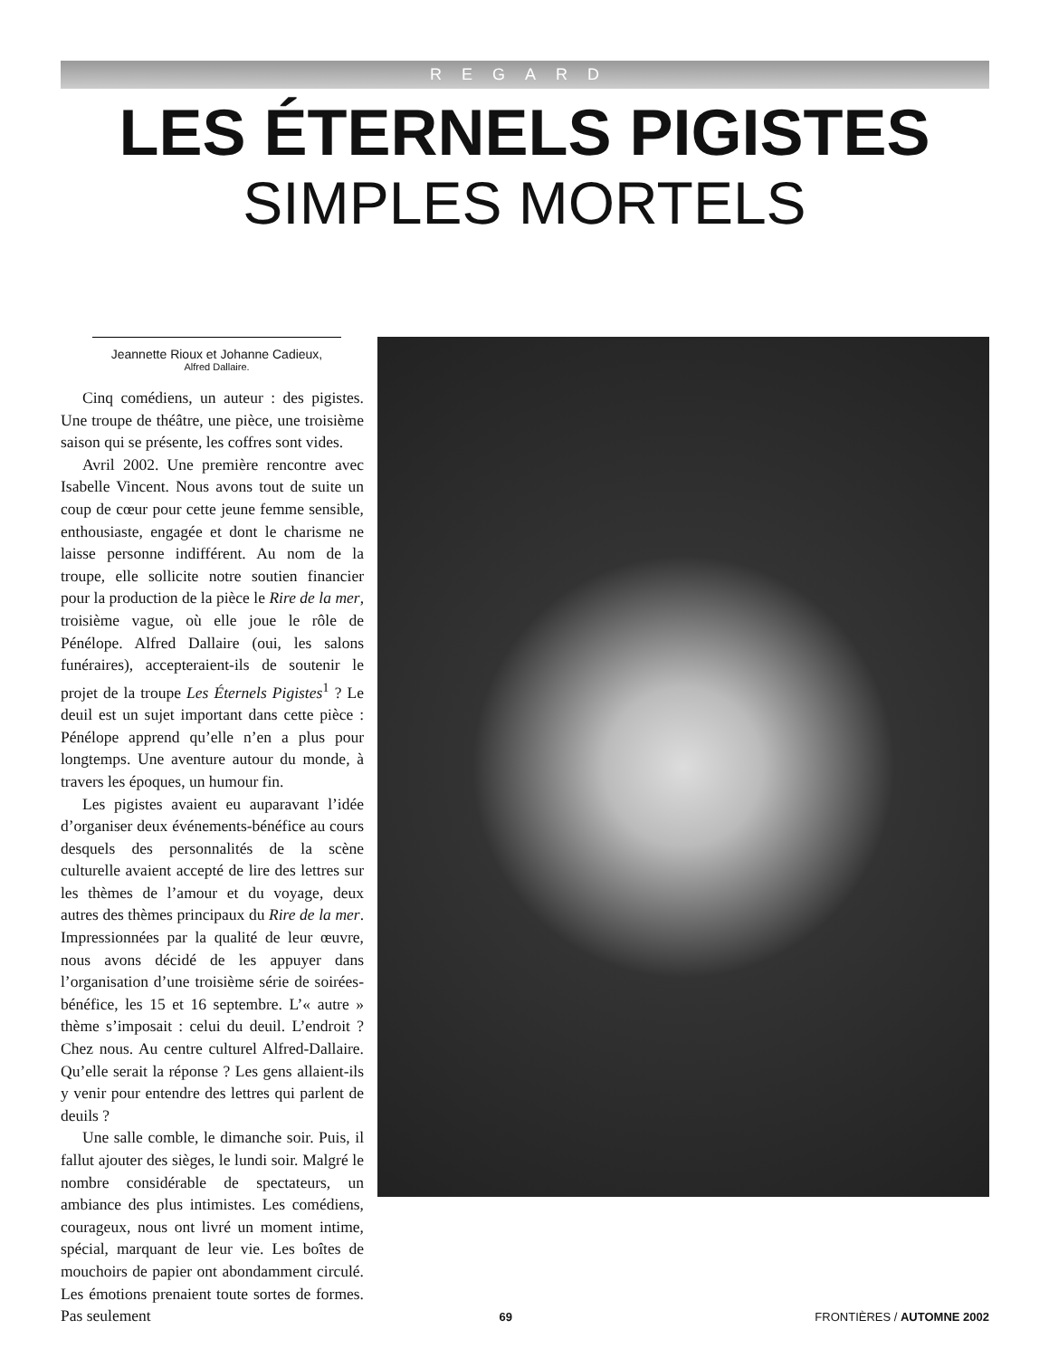REGARD
LES ÉTERNELS PIGISTES
SIMPLES MORTELS
Jeannette Rioux et Johanne Cadieux,
Alfred Dallaire.
Cinq comédiens, un auteur : des pigistes. Une troupe de théâtre, une pièce, une troisième saison qui se présente, les coffres sont vides.
Avril 2002. Une première rencontre avec Isabelle Vincent. Nous avons tout de suite un coup de cœur pour cette jeune femme sensible, enthousiaste, engagée et dont le charisme ne laisse personne indifférent. Au nom de la troupe, elle sollicite notre soutien financier pour la production de la pièce le Rire de la mer, troisième vague, où elle joue le rôle de Pénélope. Alfred Dallaire (oui, les salons funéraires), accepteraient-ils de soutenir le projet de la troupe Les Éternels Pigistes<sup>1</sup> ? Le deuil est un sujet important dans cette pièce : Pénélope apprend qu’elle n’en a plus pour longtemps. Une aventure autour du monde, à travers les époques, un humour fin.
Les pigistes avaient eu auparavant l’idée d’organiser deux événements-bénéfice au cours desquels des personnalités de la scène culturelle avaient accepté de lire des lettres sur les thèmes de l’amour et du voyage, deux autres des thèmes principaux du Rire de la mer. Impressionnées par la qualité de leur œuvre, nous avons décidé de les appuyer dans l’organisation d’une troisième série de soirées-bénéfice, les 15 et 16 septembre. L’« autre » thème s’imposait : celui du deuil. L’endroit ? Chez nous. Au centre culturel Alfred-Dallaire. Qu’elle serait la réponse ? Les gens allaient-ils y venir pour entendre des lettres qui parlent de deuils ?
Une salle comble, le dimanche soir. Puis, il fallut ajouter des sièges, le lundi soir. Malgré le nombre considérable de spectateurs, un ambiance des plus intimistes. Les comédiens, courageux, nous ont livré un moment intime, spécial, marquant de leur vie. Les boîtes de mouchoirs de papier ont abondamment circulé. Les émotions prenaient toute sortes de formes. Pas seulement
69 FRONTIÈRES / AUTOMNE 2002